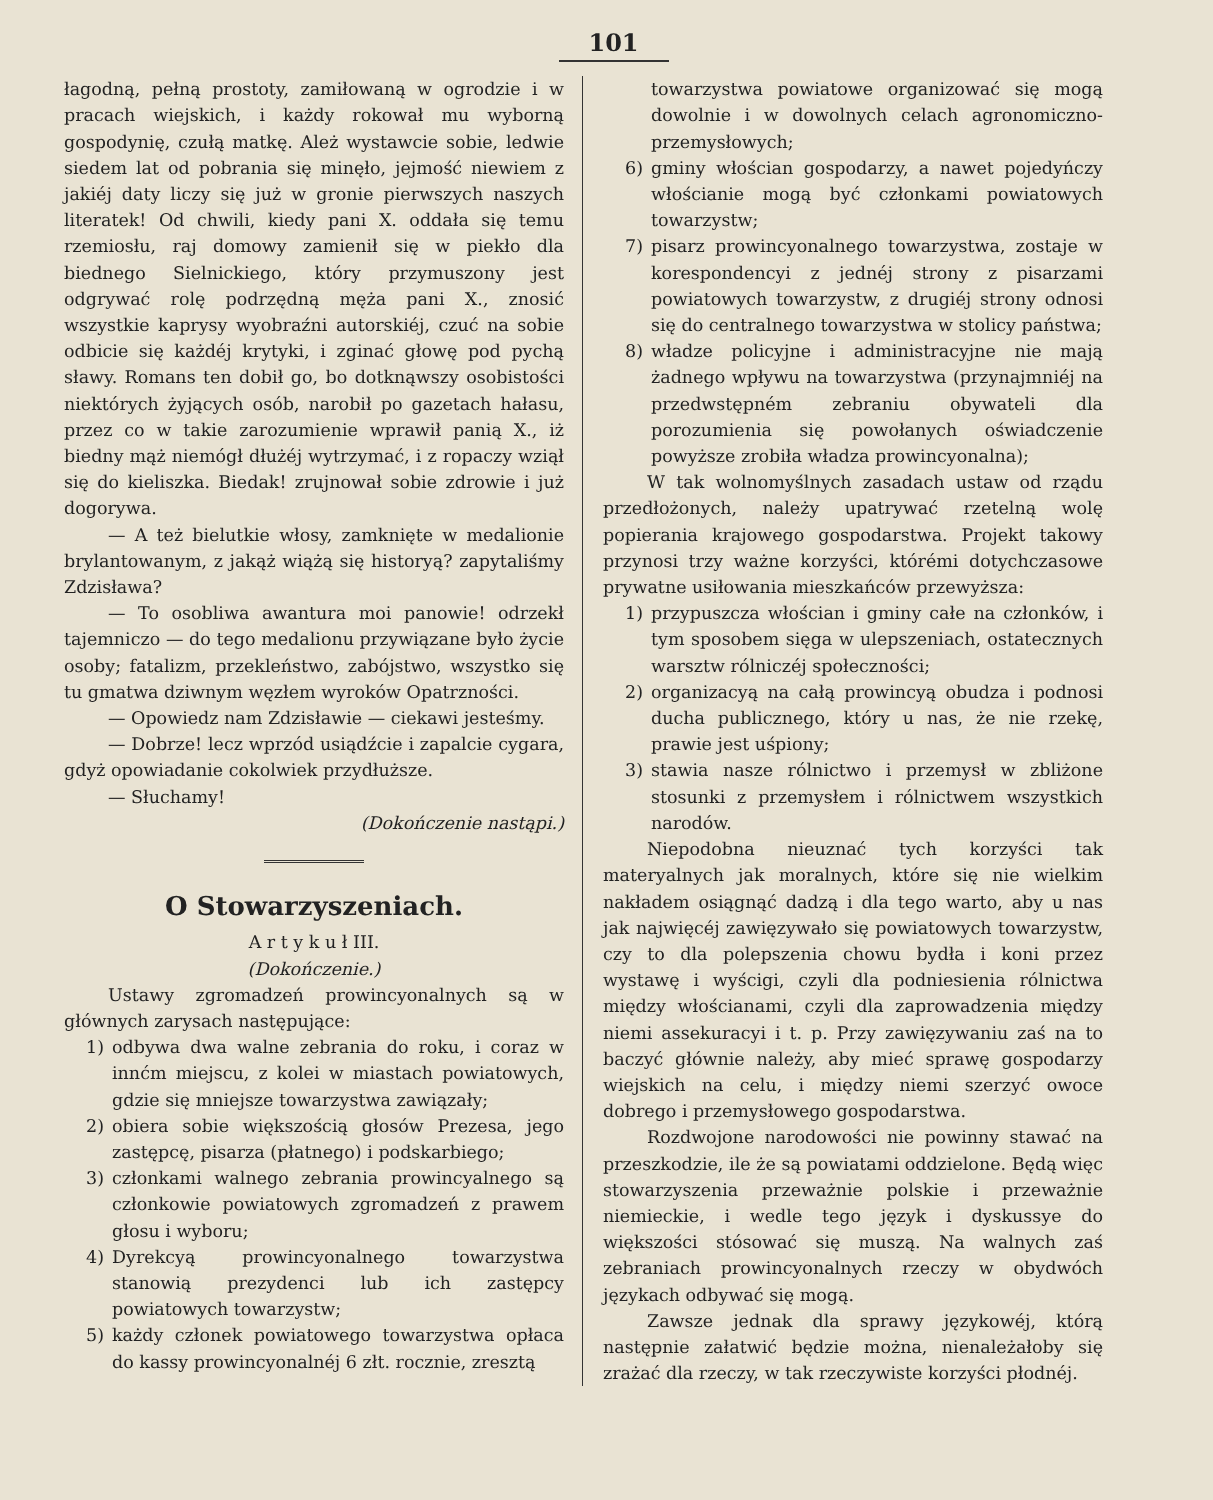101
łagodną, pełną prostoty, zamiłowaną w ogrodzie i w pracach wiejskich, i każdy rokował mu wyborną gospodynię, czułą matkę. Ależ wystawcie sobie, ledwie siedem lat od pobrania się minęło, jejmość niewiem z jakiéj daty liczy się już w gronie pierwszych naszych literatek! Od chwili, kiedy pani X. oddała się temu rzemiosłu, raj domowy zamienił się w piekło dla biednego Sielnickiego, który przymuszony jest odgrywać rolę podrzędną męża pani X., znosić wszystkie kaprysy wyobraźni autorskiéj, czuć na sobie odbicie się każdéj krytyki, i zginać głowę pod pychą sławy. Romans ten dobił go, bo dotknąwszy osobistości niektórych żyjących osób, narobił po gazetach hałasu, przez co w takie zarozumienie wprawił panią X., iż biedny mąż niemógł dłużéj wytrzymać, i z ropaczy wziął się do kieliszka. Biedak! zrujnował sobie zdrowie i już dogorywa.
— A też bielutkie włosy, zamknięte w medalionie brylantowanym, z jakąż wiążą się historyą? zapytaliśmy Zdzisława?
— To osobliwa awantura moi panowie! odrzekł tajemniczo — do tego medalionu przywiązane było życie osoby; fatalizm, przekleństwo, zabójstwo, wszystko się tu gmatwa dziwnym węzłem wyroków Opatrzności.
— Opowiedz nam Zdzisławie — ciekawi jesteśmy.
— Dobrze! lecz wprzód usiądźcie i zapalcie cygara, gdyż opowiadanie cokolwiek przydłuższe.
— Słuchamy!
(Dokończenie nastąpi.)
O Stowarzyszeniach.
A r t y k u ł III.
(Dokończenie.)
Ustawy zgromadzeń prowincyonalnych są w głównych zarysach następujące:
1) odbywa dwa walne zebrania do roku, i coraz w innćm miejscu, z kolei w miastach powiatowych, gdzie się mniejsze towarzystwa zawiązały;
2) obiera sobie większością głosów Prezesa, jego zastępcę, pisarza (płatnego) i podskarbiego;
3) członkami walnego zebrania prowincyalnego są członkowie powiatowych zgromadzeń z prawem głosu i wyboru;
4) Dyrekcyą prowincyonalnego towarzystwa stanowią prezydenci lub ich zastępcy powiatowych towarzystw;
5) każdy członek powiatowego towarzystwa opłaca do kassy prowincyonalnéj 6 złt. rocznie, zresztą
towarzystwa powiatowe organizować się mogą dowolnie i w dowolnych celach agronomiczno-przemysłowych;
6) gminy włościan gospodarzy, a nawet pojedyńczy włościanie mogą być członkami powiatowych towarzystw;
7) pisarz prowincyonalnego towarzystwa, zostaje w korespondencyi z jednéj strony z pisarzami powiatowych towarzystw, z drugiéj strony odnosi się do centralnego towarzystwa w stolicy państwa;
8) władze policyjne i administracyjne nie mają żadnego wpływu na towarzystwa (przynajmniéj na przedwstępném zebraniu obywateli dla porozumienia się powołanych oświadczenie powyższe zrobiła władza prowincyonalna);
W tak wolnomyślnych zasadach ustaw od rządu przedłożonych, należy upatrywać rzetelną wolę popierania krajowego gospodarstwa. Projekt takowy przynosi trzy ważne korzyści, którémi dotychczasowe prywatne usiłowania mieszkańców przewyższa:
1) przypuszcza włościan i gminy całe na członków, i tym sposobem sięga w ulepszeniach, ostatecznych warsztw rólniczéj społeczności;
2) organizacyą na całą prowincyą obudza i podnosi ducha publicznego, który u nas, że nie rzekę, prawie jest uśpiony;
3) stawia nasze rólnictwo i przemysł w zbliżone stosunki z przemysłem i rólnictwem wszystkich narodów.
Niepodobna nieuznać tych korzyści tak materyalnych jak moralnych, które się nie wielkim nakładem osiągnąć dadzą i dla tego warto, aby u nas jak najwięcéj zawięzywało się powiatowych towarzystw, czy to dla polepszenia chowu bydła i koni przez wystawę i wyścigi, czyli dla podniesienia rólnictwa między włościanami, czyli dla zaprowadzenia między niemi assekuracyi i t. p. Przy zawięzywaniu zaś na to baczyć głównie należy, aby mieć sprawę gospodarzy wiejskich na celu, i między niemi szerzyć owoce dobrego i przemysłowego gospodarstwa.
Rozdwojone narodowości nie powinny stawać na przeszkodzie, ile że są powiatami oddzielone. Będą więc stowarzyszenia przeważnie polskie i przeważnie niemieckie, i wedle tego język i dyskussye do większości stósować się muszą. Na walnych zaś zebraniach prowincyonalnych rzeczy w obydwóch językach odbywać się mogą.
Zawsze jednak dla sprawy językowéj, którą następnie załatwić będzie można, nienależałoby się zrażać dla rzeczy, w tak rzeczywiste korzyści płodnéj.